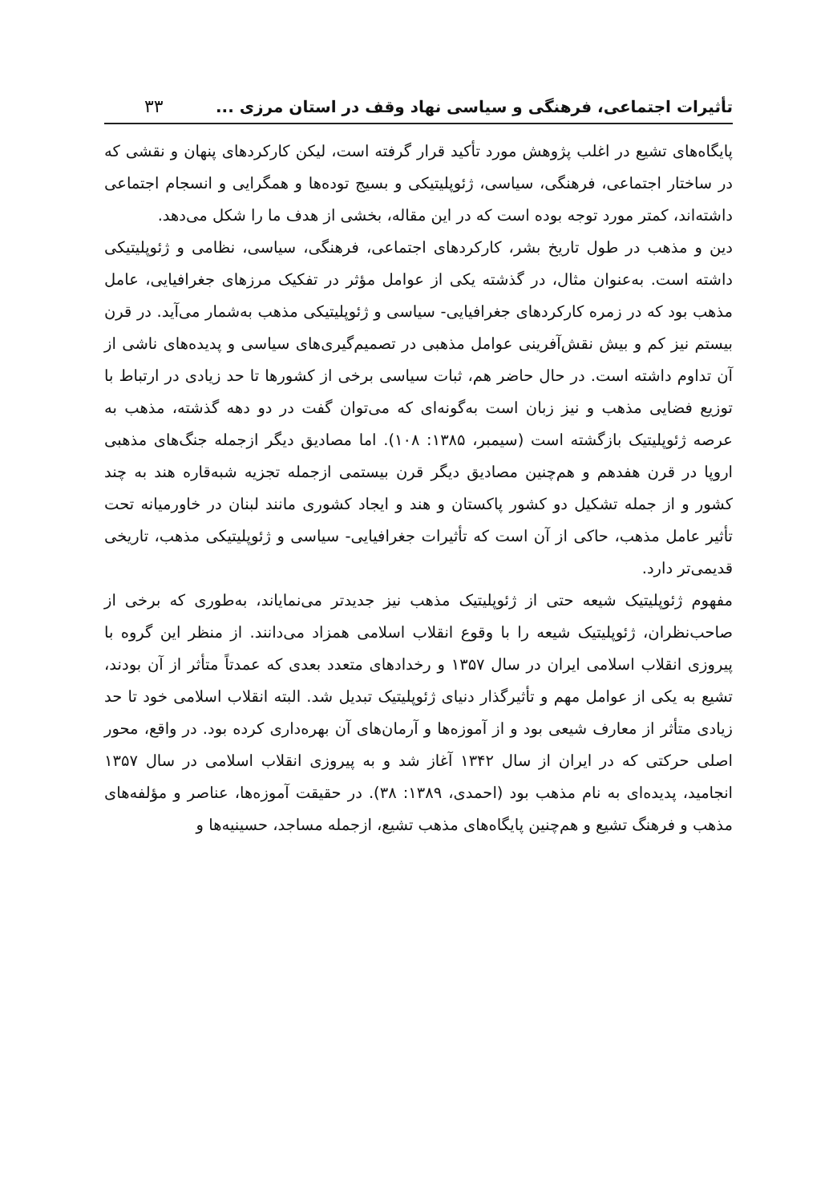تأثیرات اجتماعی، فرهنگی و سیاسی نهاد وقف در استان مرزی ... ۳۳
پایگاه‌های تشیع در اغلب پژوهش مورد تأکید قرار گرفته است، لیکن کارکردهای پنهان و نقشی که در ساختار اجتماعی، فرهنگی، سیاسی، ژئوپلیتیکی و بسیج توده‌ها و همگرایی و انسجام اجتماعی داشته‌اند، کمتر مورد توجه بوده است که در این مقاله، بخشی از هدف ما را شکل می‌دهد.
دین و مذهب در طول تاریخ بشر، کارکردهای اجتماعی، فرهنگی، سیاسی، نظامی و ژئوپلیتیکی داشته است. به‌عنوان مثال، در گذشته یکی از عوامل مؤثر در تفکیک مرزهای جغرافیایی، عامل مذهب بود که در زمره کارکردهای جغرافیایی- سیاسی و ژئوپلیتیکی مذهب به‌شمار می‌آید. در قرن بیستم نیز کم و بیش نقش‌آفرینی عوامل مذهبی در تصمیم‌گیری‌های سیاسی و پدیده‌های ناشی از آن تداوم داشته است. در حال حاضر هم، ثبات سیاسی برخی از کشورها تا حد زیادی در ارتباط با توزیع فضایی مذهب و نیز زبان است به‌گونه‌ای که می‌توان گفت در دو دهه گذشته، مذهب به عرصه ژئوپلیتیک بازگشته است (سیمبر، ۱۳۸۵: ۱۰۸). اما مصادیق دیگر ازجمله جنگ‌های مذهبی اروپا در قرن هفدهم و هم‌چنین مصادیق دیگر قرن بیستمی ازجمله تجزیه شبه‌قاره هند به چند کشور و از جمله تشکیل دو کشور پاکستان و هند و ایجاد کشوری مانند لبنان در خاورمیانه تحت تأثیر عامل مذهب، حاکی از آن است که تأثیرات جغرافیایی- سیاسی و ژئوپلیتیکی مذهب، تاریخی قدیمی‌تر دارد.
مفهوم ژئوپلیتیک شیعه حتی از ژئوپلیتیک مذهب نیز جدیدتر می‌نمایاند، به‌طوری که برخی از صاحب‌نظران، ژئوپلیتیک شیعه را با وقوع انقلاب اسلامی همزاد می‌دانند. از منظر این گروه با پیروزی انقلاب اسلامی ایران در سال ۱۳۵۷ و رخدادهای متعدد بعدی که عمدتاً متأثر از آن بودند، تشیع به یکی از عوامل مهم و تأثیرگذار دنیای ژئوپلیتیک تبدیل شد. البته انقلاب اسلامی خود تا حد زیادی متأثر از معارف شیعی بود و از آموزه‌ها و آرمان‌های آن بهره‌داری کرده بود. در واقع، محور اصلی حرکتی که در ایران از سال ۱۳۴۲ آغاز شد و به پیروزی انقلاب اسلامی در سال ۱۳۵۷ انجامید، پدیده‌ای به نام مذهب بود (احمدی، ۱۳۸۹: ۳۸). در حقیقت آموزه‌ها، عناصر و مؤلفه‌های مذهب و فرهنگ تشیع و هم‌چنین پایگاه‌های مذهب تشیع، ازجمله مساجد، حسینیه‌ها و